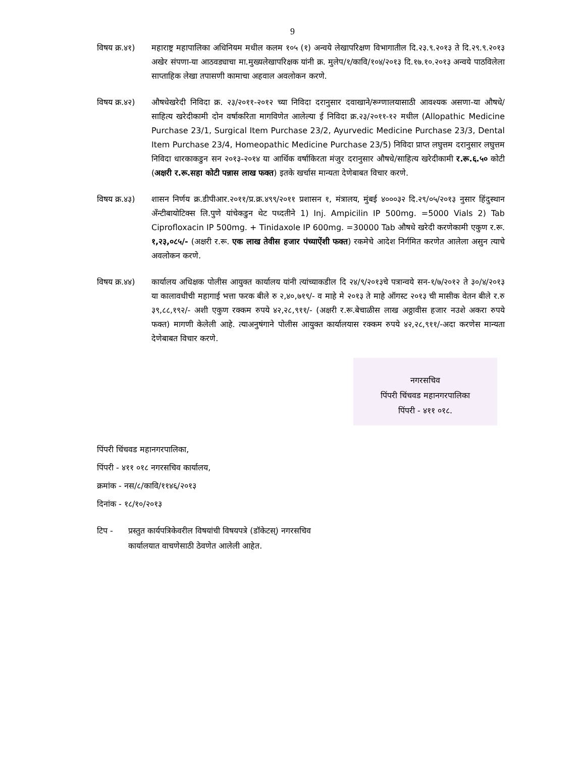9
विषय क्र.४१)
महाराष्ट्र महापालिका अधिनियम मधील कलम १०५ (१) अन्वये लेखापरिक्षण विभागातील दि.२३.९.२०१३ ते दि.२९.९.२०१३ अखेर संपणा-या आठवड्याचा मा.मुख्यलेखापरिक्षक यांनी क्र. मुलेप/१/कावि/१०४/२०१३ दि.१७.१०.२०१३ अन्वये पाठविलेला साप्ताहिक लेखा तपासणी कामाचा अहवाल अवलोकन करणे.
विषय क्र.४२)
औषधेखरेदी निविदा क्र. २३/२०११-२०१२ च्या निविदा दरानुसार दवाखाने/रूग्णालयासाठी आवश्यक असणा-या औषधे/साहित्य खरेदीकामी दोन वर्षाकरिता मागविणेत आलेल्या ई निविदा क्र.२३/२०११-१२ मधील (Allopathic Medicine Purchase 23/1, Surgical Item Purchase 23/2, Ayurvedic Medicine Purchase 23/3, Dental Item Purchase 23/4, Homeopathic Medicine Purchase 23/5) निविदा प्राप्त लघुत्तम दरानुसार लघुत्तम निविदा धारकाकडुन सन २०१३-२०१४ या आर्थिक वर्षाकिरता मंजुर दरानुसार औषधे/साहित्य खरेदीकामी र.रू.६.५० कोटी (अक्षरी र.रू.सहा कोटी पन्नास लाख फक्त) इतके खर्चास मान्यता देणेबाबत विचार करणे.
विषय क्र.४३)
शासन निर्णय क्र.डीपीआर.२०११/प्र.क्र.४९९/२०११ प्रशासन १, मंत्रालय, मुंबई ४०००३२ दि.२९/०५/२०१३ नुसार हिंदुस्थान अँन्टीबायोटिक्स लि.पुणे यांचेकडुन थेट पध्दतीने 1) Inj. Ampicilin IP 500mg. =5000 Vials 2) Tab Ciprofloxacin IP 500mg. + Tinidaxole IP 600mg. =30000 Tab औषधे खरेदी करणेकामी एकुण र.रू. १,२३,०८५/- (अक्षरी र.रू. एक लाख तेवीस हजार पंच्याऐंशी फक्त) रकमेचे आदेश निर्गमित करणेत आलेला असुन त्याचे अवलोकन करणे.
विषय क्र.४४)
कार्यालय अधिक्षक पोलीस आयुक्त कार्यालय यांनी त्यांच्याकडील दि २४/९/२०१३चे पत्रान्वये सन-१/७/२०१२ ते ३०/४/२०१३ या कालावधीची महागाई भत्ता फरक बीले रु २,४०,७१९/- व माहे मे २०१३ ते माहे ऑगस्ट २०१३ ची मासीक वेतन बीले र.रु ३९,८८,१९२/- अशी एकुण रक्कम रुपये ४२,२८,९११/- (अक्षरी र.रू.बेचाळीस लाख अठ्ठावीस हजार नउशे अकरा रुपये फक्त) मागणी केलेली आहे. त्याअनुषंगाने पोलीस आयुक्त कार्यालयास रक्कम रुपये ४२,२८,९११/-अदा करणेस मान्यता देणेबाबत विचार करणे.
नगरसचिव
पिंपरी चिंचवड महानगरपालिका
पिंपरी - ४११ ०१८.
पिंपरी चिंचवड महानगरपालिका,
पिंपरी - ४११ ०१८ नगरसचिव कार्यालय,
क्रमांक - नस/८/कावि/११४६/२०१३
दिनांक - १८/१०/२०१३
टिप - प्रस्तुत कार्यपत्रिकेवरील विषयांची विषयपत्रे (डॉकेटस्) नगरसचिव
कार्यालयात वाचणेसाठी ठेवणेत आलेली आहेत.